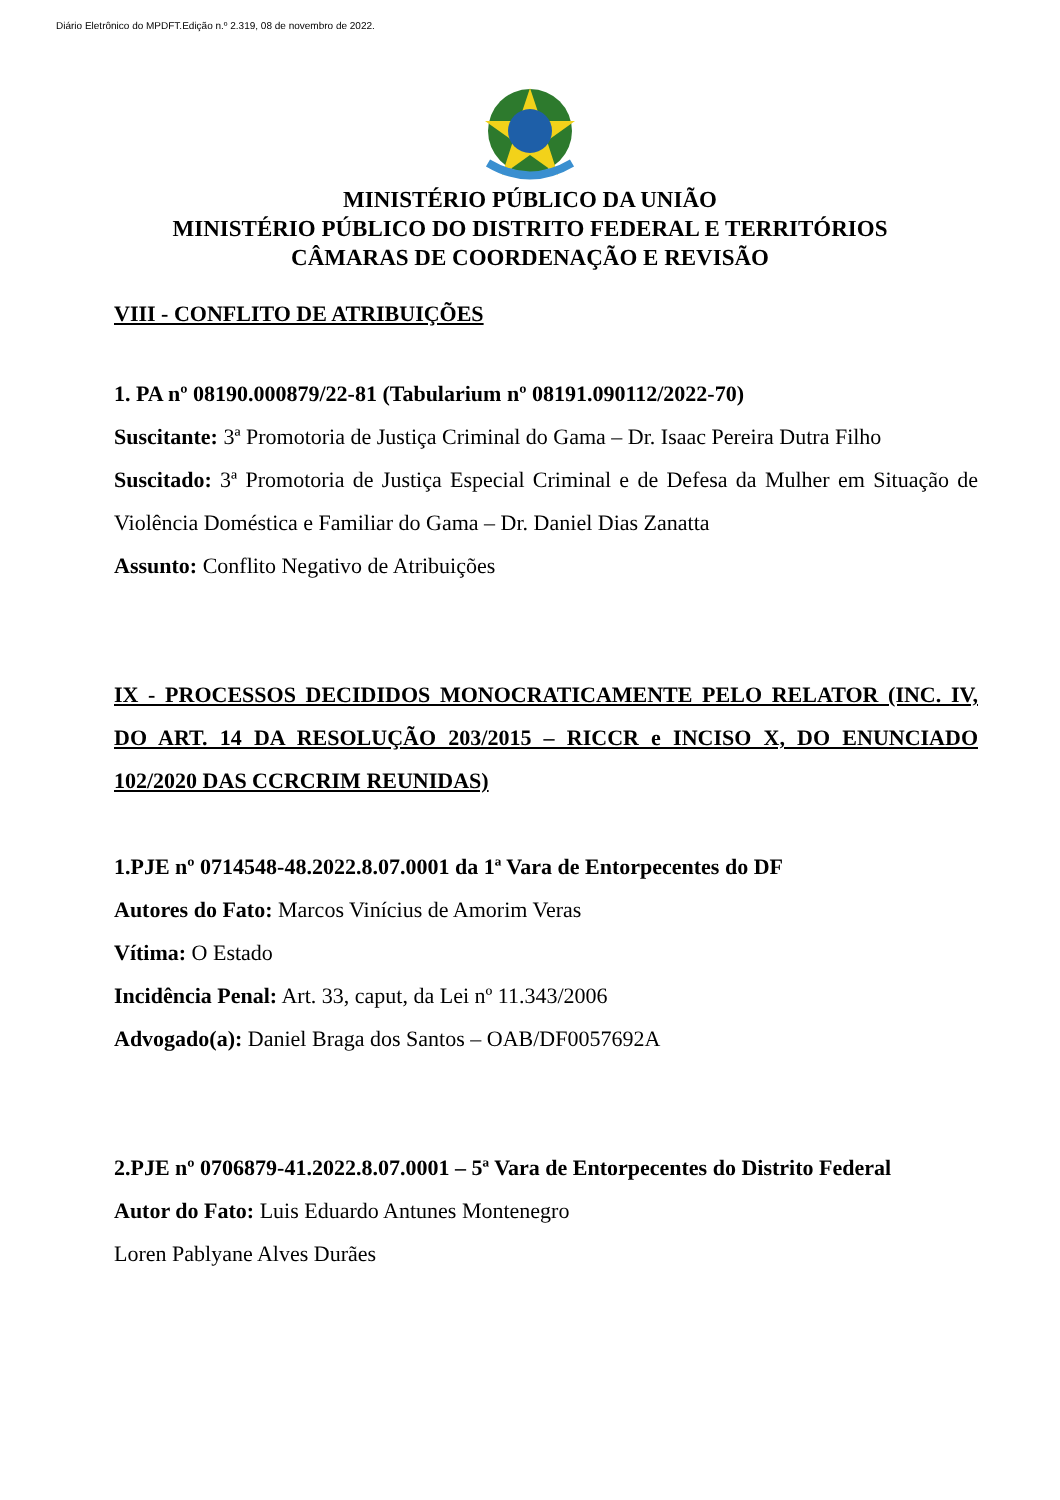Diário Eletrônico do MPDFT.Edição n.º 2.319, 08 de novembro de 2022.
MINISTÉRIO PÚBLICO DA UNIÃO
MINISTÉRIO PÚBLICO DO DISTRITO FEDERAL E TERRITÓRIOS
CÂMARAS DE COORDENAÇÃO E REVISÃO
VIII - CONFLITO DE ATRIBUIÇÕES
1. PA nº 08190.000879/22-81 (Tabularium nº 08191.090112/2022-70)
Suscitante: 3ª Promotoria de Justiça Criminal do Gama – Dr. Isaac Pereira Dutra Filho
Suscitado: 3ª Promotoria de Justiça Especial Criminal e de Defesa da Mulher em Situação de Violência Doméstica e Familiar do Gama – Dr. Daniel Dias Zanatta
Assunto: Conflito Negativo de Atribuições
IX - PROCESSOS DECIDIDOS MONOCRATICAMENTE PELO RELATOR (INC. IV, DO ART. 14 DA RESOLUÇÃO 203/2015 – RICCR e INCISO X, DO ENUNCIADO 102/2020 DAS CCRCRIM REUNIDAS)
1.PJE nº 0714548-48.2022.8.07.0001 da 1ª Vara de Entorpecentes do DF
Autores do Fato: Marcos Vinícius de Amorim Veras
Vítima: O Estado
Incidência Penal: Art. 33, caput, da Lei nº 11.343/2006
Advogado(a): Daniel Braga dos Santos – OAB/DF0057692A
2.PJE nº 0706879-41.2022.8.07.0001 – 5ª Vara de Entorpecentes do Distrito Federal
Autor do Fato: Luis Eduardo Antunes Montenegro
Loren Pablyane Alves Durães